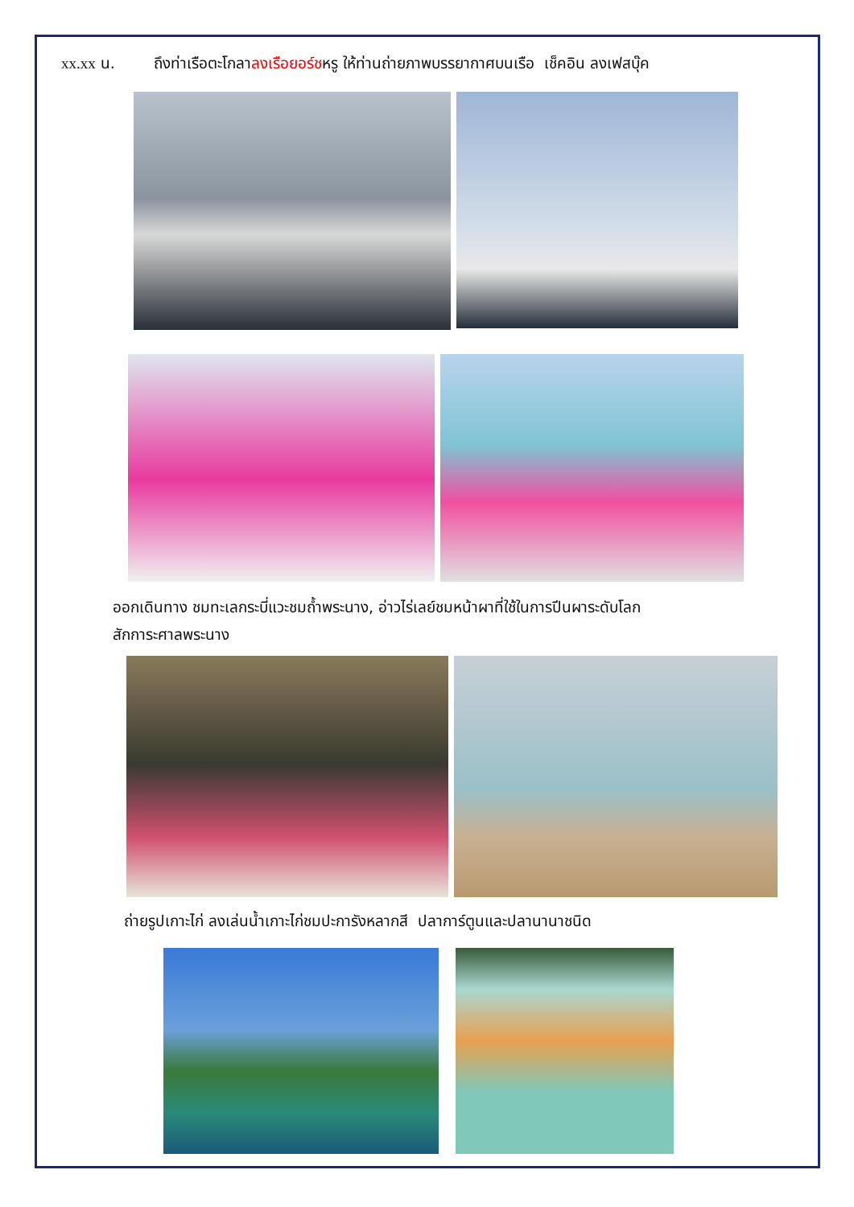xx.xx น. ถึงท่าเรือตะโกลาลงเรือยอร์ชหรู ให้ท่านถ่ายภาพบรรยากาศบนเรือ เช็คอิน ลงเฟสบุ๊ค
ออกเดินทาง ชมทะเลกระบี่แวะชมถ้ำพระนาง, อ่าวไร่เลย์ชมหน้าผาที่ใช้ในการปีนผาระดับโลก
สักการะศาลพระนาง
ถ่ายรูปเกาะไก่ ลงเล่นน้ำเกาะไก่ชมปะการังหลากสี ปลาการ์ตูนและปลานานาชนิด